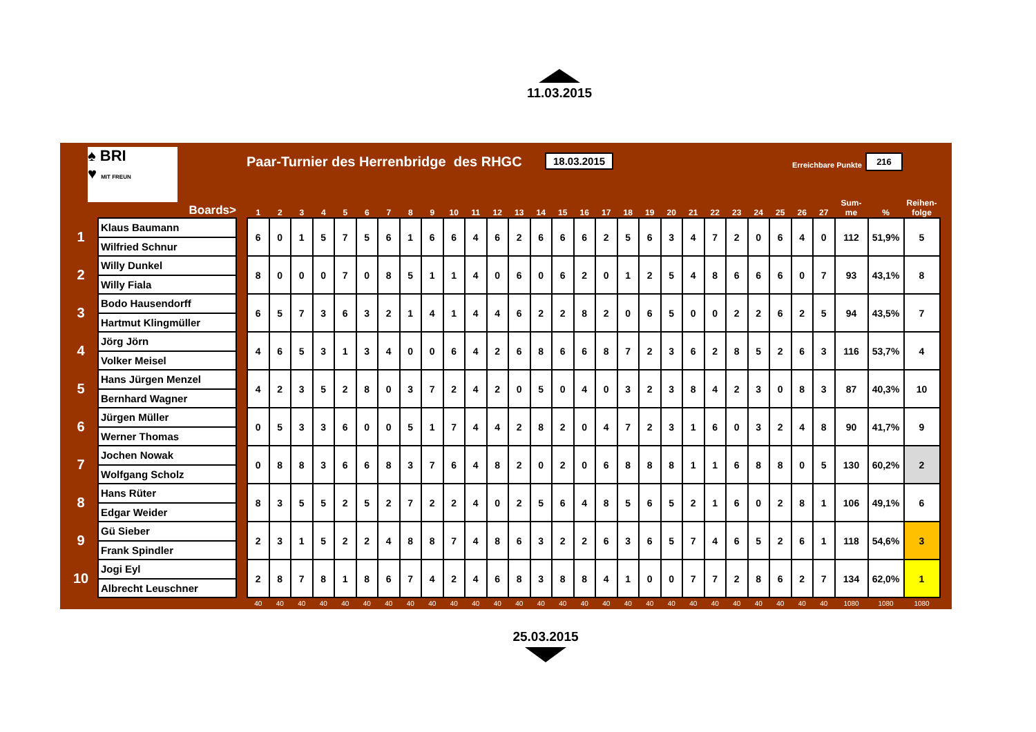11.03.2015
♠ BRI
♥ MIT FREUN
Paar-Turnier des Herrenbridge des RHGC
18.03.2015
Erreichbare Punkte
216
| | Boards> | | 1 | 2 | 3 | 4 | 5 | 6 | 7 | 8 | 9 | 10 | 11 | 12 | 13 | 14 | 15 | 16 | 17 | 18 | 19 | 20 | 21 | 22 | 23 | 24 | 25 | 26 | 27 | Sum- me | % | Reihen- folge |
| --- | --- | --- | --- | --- | --- | --- | --- | --- | --- | --- | --- | --- | --- | --- | --- | --- | --- | --- | --- | --- | --- | --- | --- | --- | --- | --- | --- | --- | --- | --- | --- | --- |
| 1 | Klaus Baumann | | 6 | 0 | 1 | 5 | 7 | 5 | 6 | 1 | 6 | 6 | 4 | 6 | 2 | 6 | 6 | 6 | 2 | 5 | 6 | 3 | 4 | 7 | 2 | 0 | 6 | 4 | 0 | 112 | 51,9% | 5 |
| | Wilfried Schnur | | | | | | | | | | | | | | | | | | | | | | | | | | | | | | | |
| 2 | Willy Dunkel | | 8 | 0 | 0 | 0 | 7 | 0 | 8 | 5 | 1 | 1 | 4 | 0 | 6 | 0 | 6 | 2 | 0 | 1 | 2 | 5 | 4 | 8 | 6 | 6 | 6 | 0 | 7 | 93 | 43,1% | 8 |
| | Willy Fiala | | | | | | | | | | | | | | | | | | | | | | | | | | | | | | | |
| 3 | Bodo Hausendorff | | 6 | 5 | 7 | 3 | 6 | 3 | 2 | 1 | 4 | 1 | 4 | 4 | 6 | 2 | 2 | 8 | 2 | 0 | 6 | 5 | 0 | 0 | 2 | 2 | 6 | 2 | 5 | 94 | 43,5% | 7 |
| | Hartmut Klingmüller | | | | | | | | | | | | | | | | | | | | | | | | | | | | | | | |
| 4 | Jörg Jörn | | 4 | 6 | 5 | 3 | 1 | 3 | 4 | 0 | 0 | 6 | 4 | 2 | 6 | 8 | 6 | 6 | 8 | 7 | 2 | 3 | 6 | 2 | 8 | 5 | 2 | 6 | 3 | 116 | 53,7% | 4 |
| | Volker Meisel | | | | | | | | | | | | | | | | | | | | | | | | | | | | | | | |
| 5 | Hans Jürgen Menzel | | 4 | 2 | 3 | 5 | 2 | 8 | 0 | 3 | 7 | 2 | 4 | 2 | 0 | 5 | 0 | 4 | 0 | 3 | 2 | 3 | 8 | 4 | 2 | 3 | 0 | 8 | 3 | 87 | 40,3% | 10 |
| | Bernhard Wagner | | | | | | | | | | | | | | | | | | | | | | | | | | | | | | | |
| 6 | Jürgen Müller | | 0 | 5 | 3 | 3 | 6 | 0 | 0 | 5 | 1 | 7 | 4 | 4 | 2 | 8 | 2 | 0 | 4 | 7 | 2 | 3 | 1 | 6 | 0 | 3 | 2 | 4 | 8 | 90 | 41,7% | 9 |
| | Werner Thomas | | | | | | | | | | | | | | | | | | | | | | | | | | | | | | | |
| 7 | Jochen Nowak | | 0 | 8 | 8 | 3 | 6 | 6 | 8 | 3 | 7 | 6 | 4 | 8 | 2 | 0 | 2 | 0 | 6 | 8 | 8 | 8 | 1 | 1 | 6 | 8 | 8 | 0 | 5 | 130 | 60,2% | 2 |
| | Wolfgang Scholz | | | | | | | | | | | | | | | | | | | | | | | | | | | | | | | |
| 8 | Hans Rüter | | 8 | 3 | 5 | 5 | 2 | 5 | 2 | 7 | 2 | 2 | 4 | 0 | 2 | 5 | 6 | 4 | 8 | 5 | 6 | 5 | 2 | 1 | 6 | 0 | 2 | 8 | 1 | 106 | 49,1% | 6 |
| | Edgar Weider | | | | | | | | | | | | | | | | | | | | | | | | | | | | | | | |
| 9 | Gü Sieber | | 2 | 3 | 1 | 5 | 2 | 2 | 4 | 8 | 8 | 7 | 4 | 8 | 6 | 3 | 2 | 2 | 6 | 3 | 6 | 5 | 7 | 4 | 6 | 5 | 2 | 6 | 1 | 118 | 54,6% | 3 |
| | Frank Spindler | | | | | | | | | | | | | | | | | | | | | | | | | | | | | | | |
| 10 | Jogi Eyl | | 2 | 8 | 7 | 8 | 1 | 8 | 6 | 7 | 4 | 2 | 4 | 6 | 8 | 3 | 8 | 8 | 4 | 1 | 0 | 0 | 7 | 7 | 2 | 8 | 6 | 2 | 7 | 134 | 62,0% | 1 |
| | Albrecht Leuschner | | | | | | | | | | | | | | | | | | | | | | | | | | | | | | | |
| | | | 40 | 40 | 40 | 40 | 40 | 40 | 40 | 40 | 40 | 40 | 40 | 40 | 40 | 40 | 40 | 40 | 40 | 40 | 40 | 40 | 40 | 40 | 40 | 40 | 40 | 40 | 40 | 1080 | 1080 | 1080 |
25.03.2015